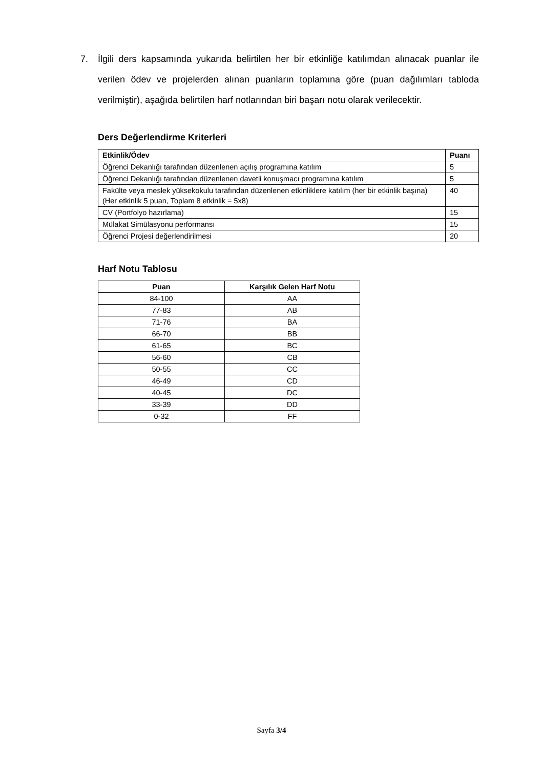7. İlgili ders kapsamında yukarıda belirtilen her bir etkinliğe katılımdan alınacak puanlar ile verilen ödev ve projelerden alınan puanların toplamına göre (puan dağılımları tabloda verilmiştir), aşağıda belirtilen harf notlarından biri başarı notu olarak verilecektir.
Ders Değerlendirme Kriterleri
| Etkinlik/Ödev | Puanı |
| --- | --- |
| Öğrenci Dekanlığı tarafından düzenlenen açılış programına katılım | 5 |
| Öğrenci Dekanlığı tarafından düzenlenen davetli konuşmacı programına katılım | 5 |
| Fakülte veya meslek yüksekokulu tarafından düzenlenen etkinliklere katılım (her bir etkinlik başına) (Her etkinlik 5 puan, Toplam 8 etkinlik = 5x8) | 40 |
| CV (Portfolyo hazırlama) | 15 |
| Mülakat Simülasyonu performansı | 15 |
| Öğrenci Projesi değerlendirilmesi | 20 |
Harf Notu Tablosu
| Puan | Karşılık Gelen Harf Notu |
| --- | --- |
| 84-100 | AA |
| 77-83 | AB |
| 71-76 | BA |
| 66-70 | BB |
| 61-65 | BC |
| 56-60 | CB |
| 50-55 | CC |
| 46-49 | CD |
| 40-45 | DC |
| 33-39 | DD |
| 0-32 | FF |
Sayfa 3/4